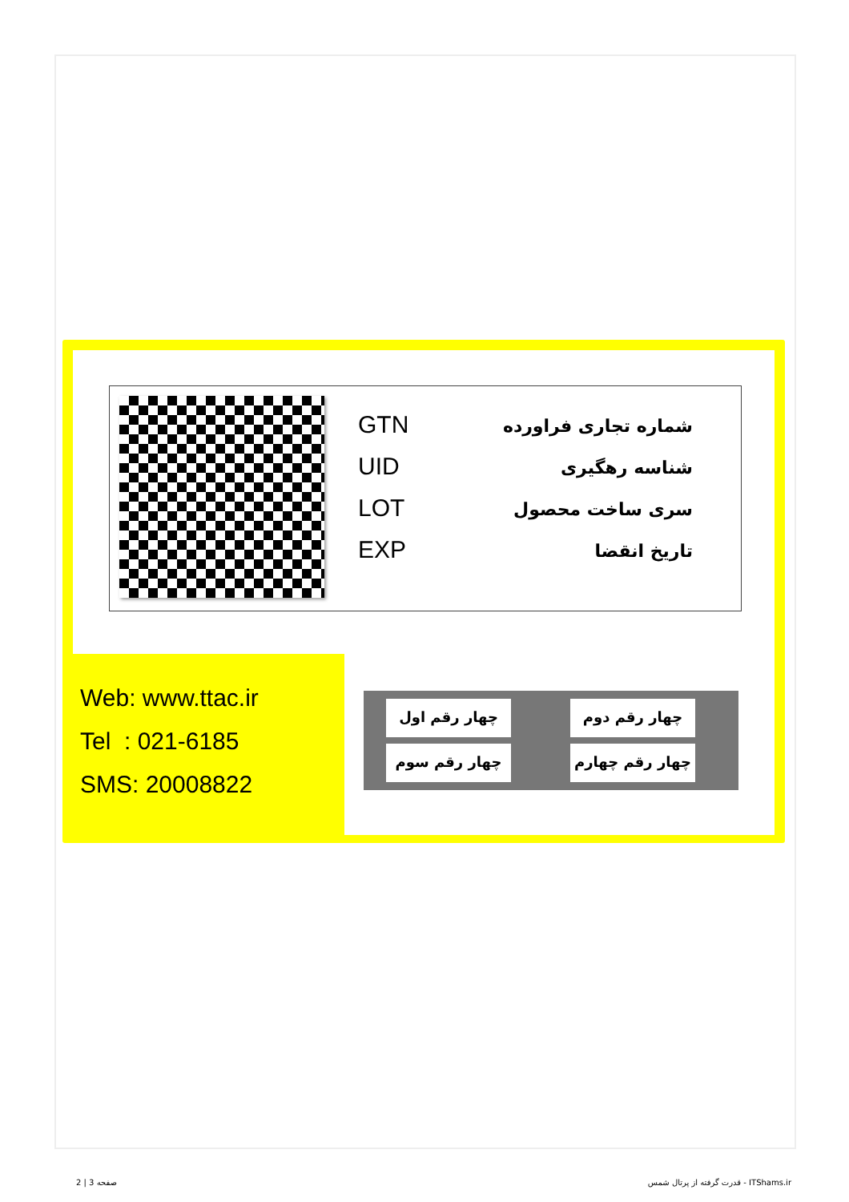GTN
UID
LOT
EXP
شماره تجاری فراورده
شناسه رهگیری
سری ساخت محصول
تاریخ انقضا
Web: www.ttac.ir
Tel : 021-6185
SMS: 20008822
چهار رقم اول
چهار رقم دوم
چهار رقم سوم
چهار رقم چهارم
صفحه 3 | 2
قدرت گرفته از پرتال شمس - ITShams.ir